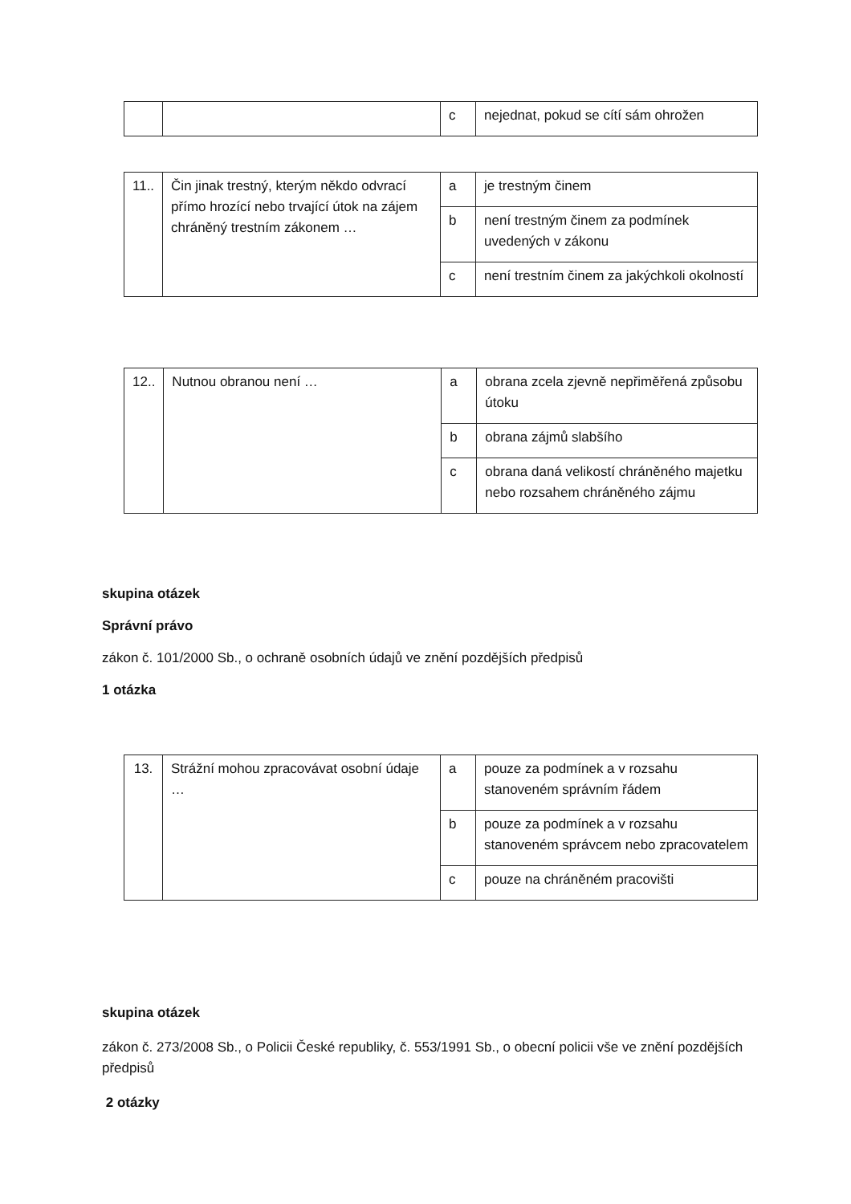| | | c | nejednat, pokud se cítí sám ohrožen |
| 11.. | Čin jinak trestný, kterým někdo odvrací přímo hrozící nebo trvající útok na zájem chráněný trestním zákonem … | a | je trestným činem |
| | | b | není trestným činem za podmínek uvedených v zákonu |
| | | c | není trestním činem za jakýchkoli okolností |
| 12.. | Nutnou obranou není … | a | obrana zcela zjevně nepřiměřená způsobu útoku |
| | | b | obrana zájmů slabšího |
| | | c | obrana daná velikostí chráněného majetku nebo rozsahem chráněného zájmu |
skupina otázek
Správní právo
zákon č. 101/2000 Sb., o ochraně osobních údajů ve znění pozdějších předpisů
1 otázka
| 13. | Strážní mohou zpracovávat osobní údaje … | a | pouze za podmínek a v rozsahu stanoveném správním řádem |
| | | b | pouze za podmínek a v rozsahu stanoveném správcem nebo zpracovatelem |
| | | c | pouze na chráněném pracovišti |
skupina otázek
zákon č. 273/2008 Sb., o Policii České republiky, č. 553/1991 Sb., o obecní policii vše ve znění pozdějších předpisů
2 otázky